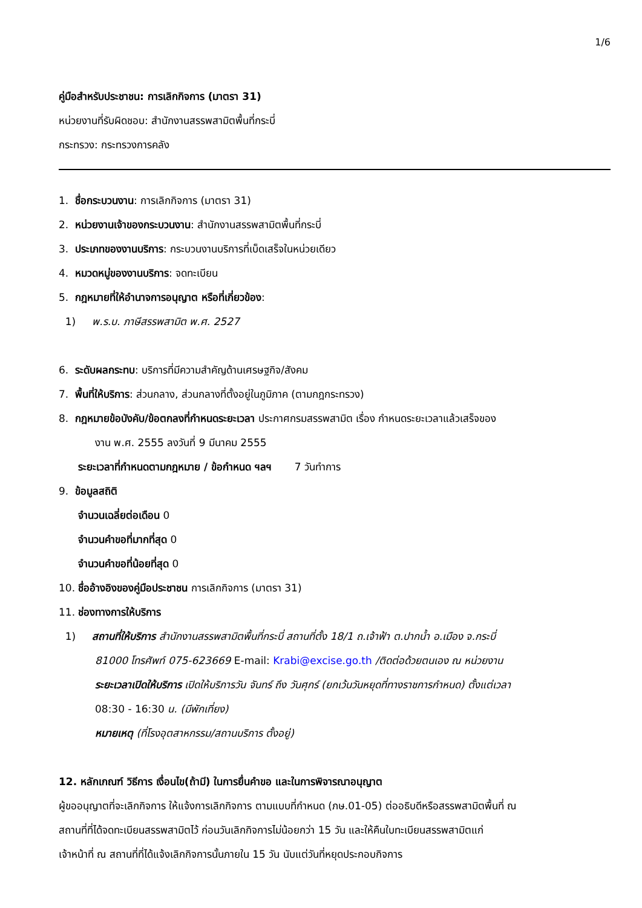1/6
คู่มือสำหรับประชาชน: การเลิกกิจการ (มาตรา 31)
หน่วยงานที่รับผิดชอบ: สำนักงานสรรพสามิตพื้นที่กระบี่
กระทรวง: กระทรวงการคลัง
1. ชื่อกระบวนงาน: การเลิกกิจการ (มาตรา 31)
2. หน่วยงานเจ้าของกระบวนงาน: สำนักงานสรรพสามิตพื้นที่กระบี่
3. ประเภทของงานบริการ: กระบวนงานบริการที่เบ็ดเสร็จในหน่วยเดียว
4. หมวดหมู่ของงานบริการ: จดทะเบียน
5. กฎหมายที่ให้อำนาจการอนุญาต หรือที่เกี่ยวข้อง:
1) พ.ร.บ. ภาษีสรรพสามิต พ.ศ. 2527
6. ระดับผลกระทบ: บริการที่มีความสำคัญด้านเศรษฐกิจ/สังคม
7. พื้นที่ให้บริการ: ส่วนกลาง, ส่วนกลางที่ตั้งอยู่ในภูมิภาค (ตามกฎกระทรวง)
8. กฎหมายข้อบังคับ/ข้อตกลงที่กำหนดระยะเวลา ประกาศกรมสรรพสามิต เรื่อง กำหนดระยะเวลาแล้วเสร็จของ
งาน พ.ศ. 2555 ลงวันที่ 9 มีนาคม 2555
ระยะเวลาที่กำหนดตามกฎหมาย / ข้อกำหนด ฯลฯ 7 วันทำการ
9. ข้อมูลสถิติ
จำนวนเฉลี่ยต่อเดือน 0
จำนวนคำขอที่มากที่สุด 0
จำนวนคำขอที่น้อยที่สุด 0
10. ชื่ออ้างอิงของคู่มือประชาชน การเลิกกิจการ (มาตรา 31)
11. ช่องทางการให้บริการ
1) สถานที่ให้บริการ สำนักงานสรรพสามิตพื้นที่กระบี่ สถานที่ตั้ง 18/1 ถ.เจ้าฟ้า ต.ปากน้ำ อ.เมือง จ.กระบี่
81000 โทรศัพท์ 075-623669 E-mail: Krabi@excise.go.th /ติดต่อด้วยตนเอง ณ หน่วยงาน
ระยะเวลาเปิดให้บริการ เปิดให้บริการวัน จันทร์ ถึง วันศุกร์ (ยกเว้นวันหยุดที่ทางราชการกำหนด) ตั้งแต่เวลา
08:30 - 16:30 น. (มีพักเที่ยง)
หมายเหตุ (ที่โรงอุตสาหกรรม/สถานบริการ ตั้งอยู่)
12. หลักเกณฑ์ วิธีการ เงื่อนไข(ถ้ามี) ในการยื่นคำขอ และในการพิจารณาอนุญาต
ผู้ขออนุญาตที่จะเลิกกิจการ ให้แจ้งการเลิกกิจการ ตามแบบที่กำหนด (ภษ.01-05) ต่ออธิบดีหรือสรรพสามิตพื้นที่ ณ
สถานที่ที่ได้จดทะเบียนสรรพสามิตไว้ ก่อนวันเลิกกิจการไม่น้อยกว่า 15 วัน และให้คืนใบทะเบียนสรรพสามิตแก่
เจ้าหน้าที่ ณ สถานที่ที่ได้แจ้งเลิกกิจการนั้นภายใน 15 วัน นับแต่วันที่หยุดประกอบกิจการ